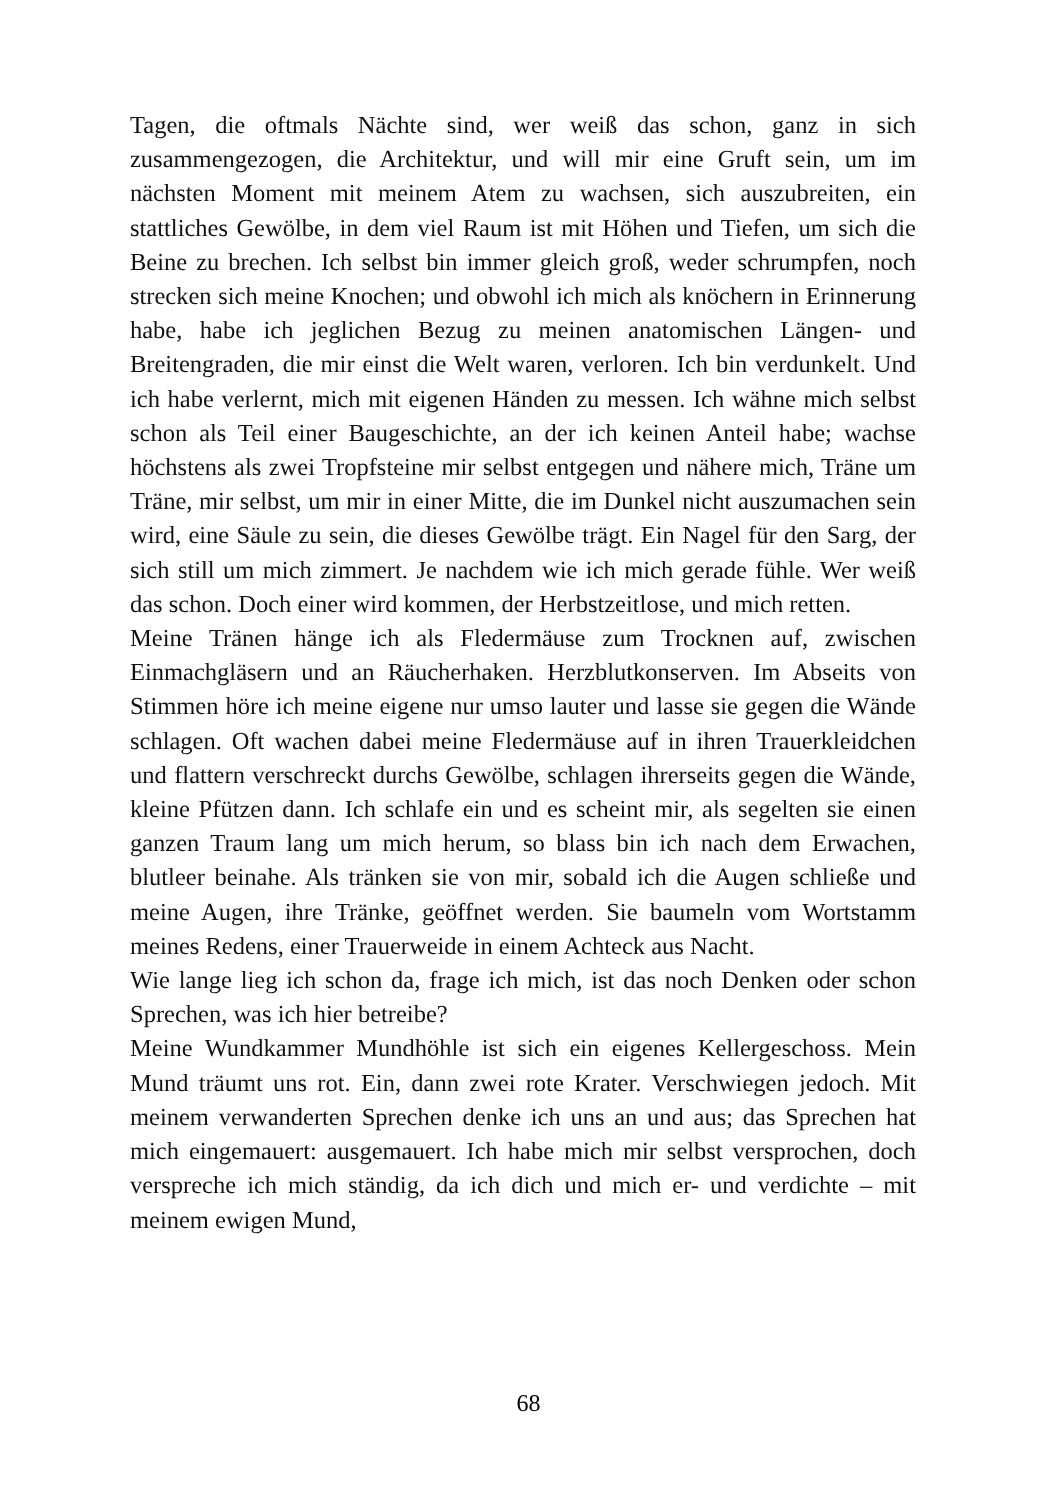Tagen, die oftmals Nächte sind, wer weiß das schon, ganz in sich zusammengezogen, die Architektur, und will mir eine Gruft sein, um im nächsten Moment mit meinem Atem zu wachsen, sich auszubreiten, ein stattliches Gewölbe, in dem viel Raum ist mit Höhen und Tiefen, um sich die Beine zu brechen. Ich selbst bin immer gleich groß, weder schrumpfen, noch strecken sich meine Knochen; und obwohl ich mich als knöchern in Erinnerung habe, habe ich jeglichen Bezug zu meinen anatomischen Längen- und Breitengraden, die mir einst die Welt waren, verloren. Ich bin verdunkelt. Und ich habe verlernt, mich mit eigenen Händen zu messen. Ich wähne mich selbst schon als Teil einer Baugeschichte, an der ich keinen Anteil habe; wachse höchstens als zwei Tropfsteine mir selbst entgegen und nähere mich, Träne um Träne, mir selbst, um mir in einer Mitte, die im Dunkel nicht auszumachen sein wird, eine Säule zu sein, die dieses Gewölbe trägt. Ein Nagel für den Sarg, der sich still um mich zimmert. Je nachdem wie ich mich gerade fühle. Wer weiß das schon. Doch einer wird kommen, der Herbstzeitlose, und mich retten.
Meine Tränen hänge ich als Fledermäuse zum Trocknen auf, zwischen Einmachgläsern und an Räucherhaken. Herzblutkonserven. Im Abseits von Stimmen höre ich meine eigene nur umso lauter und lasse sie gegen die Wände schlagen. Oft wachen dabei meine Fledermäuse auf in ihren Trauerkleidchen und flattern verschreckt durchs Gewölbe, schlagen ihrerseits gegen die Wände, kleine Pfützen dann. Ich schlafe ein und es scheint mir, als segelten sie einen ganzen Traum lang um mich herum, so blass bin ich nach dem Erwachen, blutleer beinahe. Als tränken sie von mir, sobald ich die Augen schließe und meine Augen, ihre Tränke, geöffnet werden. Sie baumeln vom Wortstamm meines Redens, einer Trauerweide in einem Achteck aus Nacht.
Wie lange lieg ich schon da, frage ich mich, ist das noch Denken oder schon Sprechen, was ich hier betreibe?
Meine Wundkammer Mundhöhle ist sich ein eigenes Kellergeschoss. Mein Mund träumt uns rot. Ein, dann zwei rote Krater. Verschwiegen jedoch. Mit meinem verwanderten Sprechen denke ich uns an und aus; das Sprechen hat mich eingemauert: ausgemauert. Ich habe mich mir selbst versprochen, doch verspreche ich mich ständig, da ich dich und mich er- und verdichte – mit meinem ewigen Mund,
68